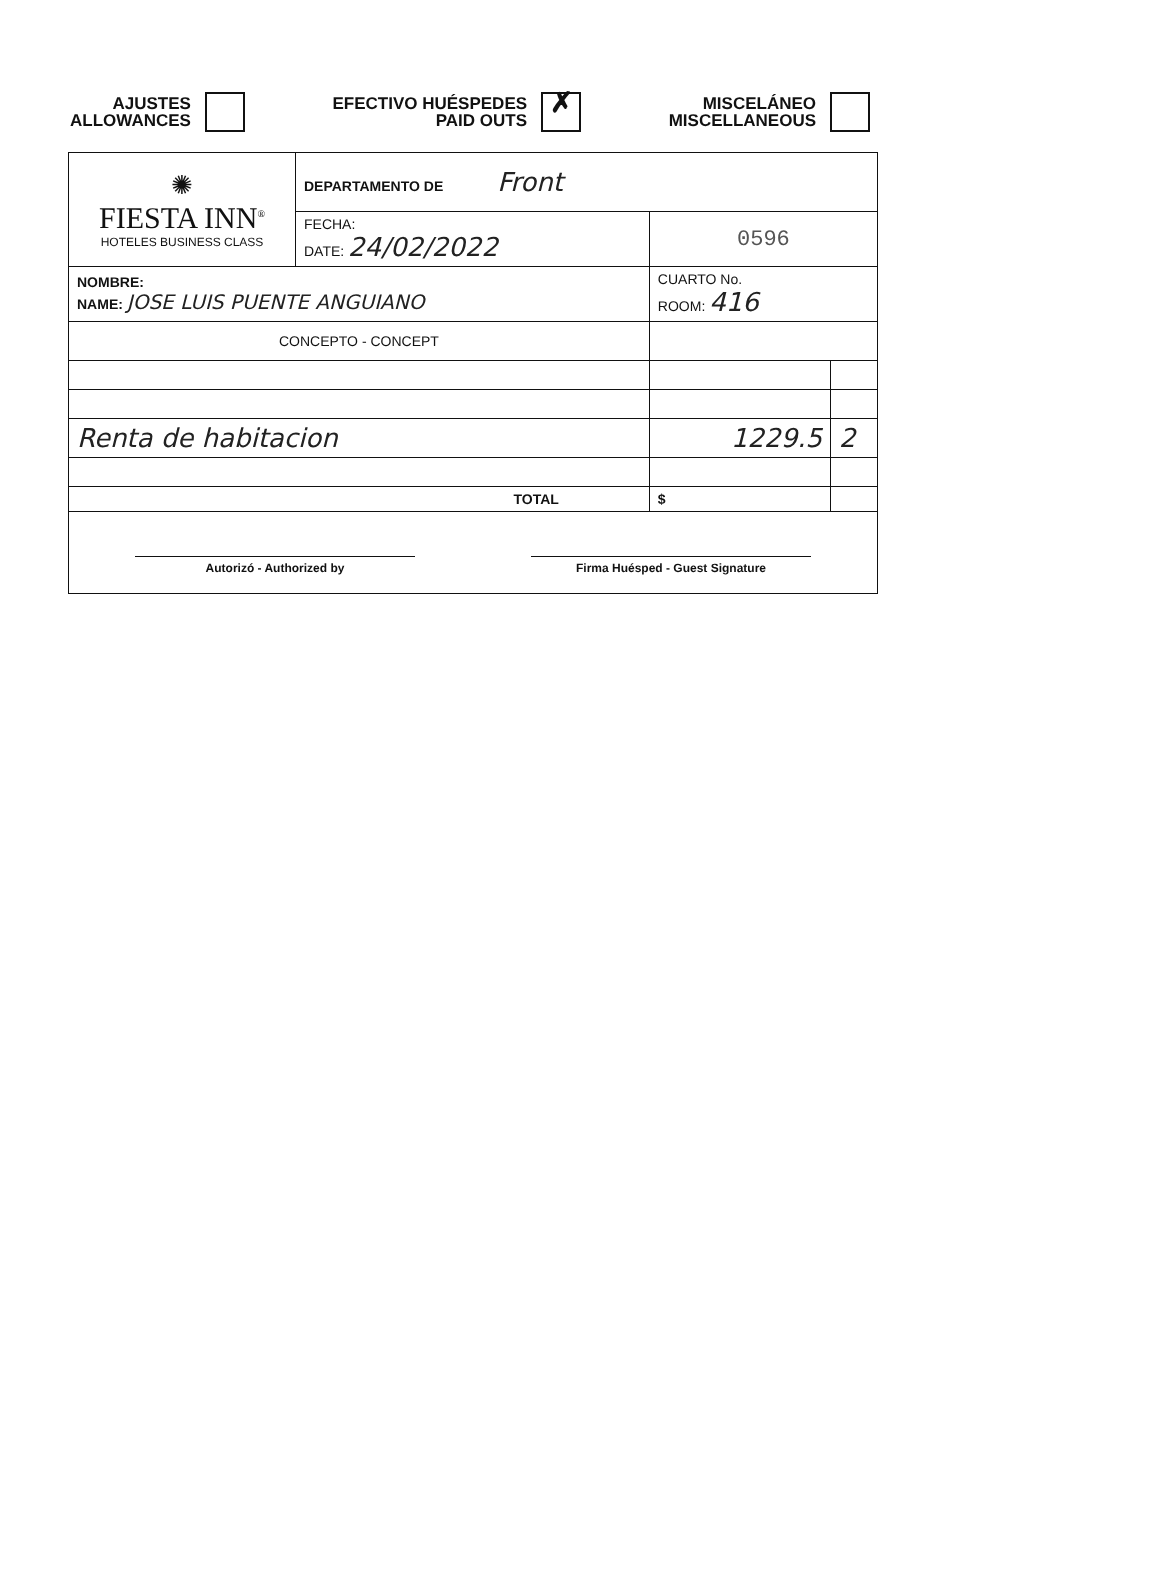AJUSTES
ALLOWANCES
EFECTIVO HUÉSPEDES
PAID OUTS
✗
MISCELÁNEO
MISCELLANEOUS
| ✺ FIESTA INN<sup>®</sup> HOTELES BUSINESS CLASS | DEPARTAMENTO DE Front | | |
| | FECHA: DATE: 24/02/2022 | 0596 | |
| NOMBRE: NAME: JOSE LUIS PUENTE ANGUIANO | | CUARTO No. ROOM: 416 | |
| CONCEPTO - CONCEPT | | | |
| Renta de habitacion | | 1229.5 | 2 |
| TOTAL | | $ | |
| Autorizó - Authorized by Firma Huésped - Guest Signature | | | |